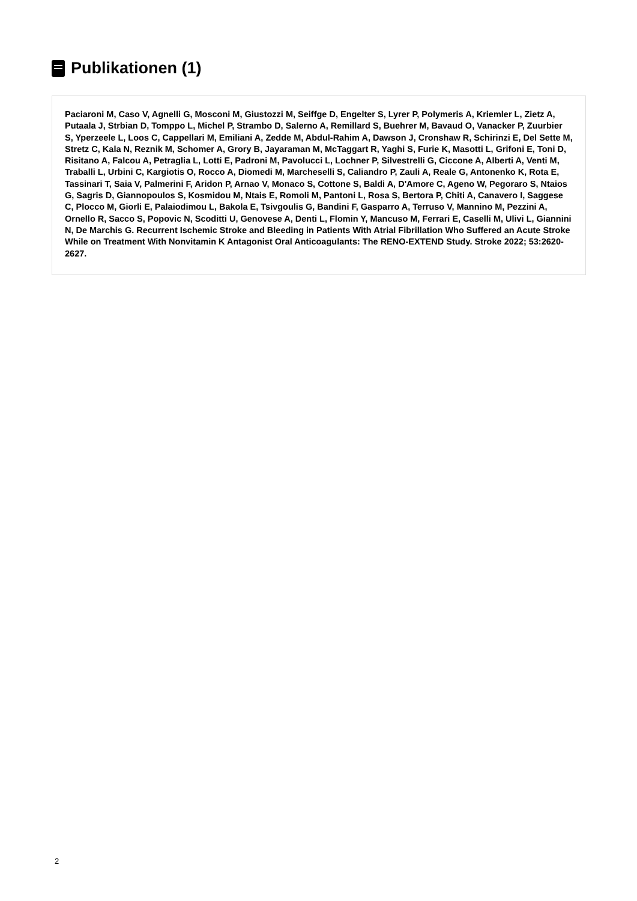Publikationen (1)
Paciaroni M, Caso V, Agnelli G, Mosconi M, Giustozzi M, Seiffge D, Engelter S, Lyrer P, Polymeris A, Kriemler L, Zietz A, Putaala J, Strbian D, Tomppo L, Michel P, Strambo D, Salerno A, Remillard S, Buehrer M, Bavaud O, Vanacker P, Zuurbier S, Yperzeele L, Loos C, Cappellari M, Emiliani A, Zedde M, Abdul-Rahim A, Dawson J, Cronshaw R, Schirinzi E, Del Sette M, Stretz C, Kala N, Reznik M, Schomer A, Grory B, Jayaraman M, McTaggart R, Yaghi S, Furie K, Masotti L, Grifoni E, Toni D, Risitano A, Falcou A, Petraglia L, Lotti E, Padroni M, Pavolucci L, Lochner P, Silvestrelli G, Ciccone A, Alberti A, Venti M, Traballi L, Urbini C, Kargiotis O, Rocco A, Diomedi M, Marcheselli S, Caliandro P, Zauli A, Reale G, Antonenko K, Rota E, Tassinari T, Saia V, Palmerini F, Aridon P, Arnao V, Monaco S, Cottone S, Baldi A, D'Amore C, Ageno W, Pegoraro S, Ntaios G, Sagris D, Giannopoulos S, Kosmidou M, Ntais E, Romoli M, Pantoni L, Rosa S, Bertora P, Chiti A, Canavero I, Saggese C, Plocco M, Giorli E, Palaiodimou L, Bakola E, Tsivgoulis G, Bandini F, Gasparro A, Terruso V, Mannino M, Pezzini A, Ornello R, Sacco S, Popovic N, Scoditti U, Genovese A, Denti L, Flomin Y, Mancuso M, Ferrari E, Caselli M, Ulivi L, Giannini N, De Marchis G. Recurrent Ischemic Stroke and Bleeding in Patients With Atrial Fibrillation Who Suffered an Acute Stroke While on Treatment With Nonvitamin K Antagonist Oral Anticoagulants: The RENO-EXTEND Study. Stroke 2022; 53:2620-2627.
2